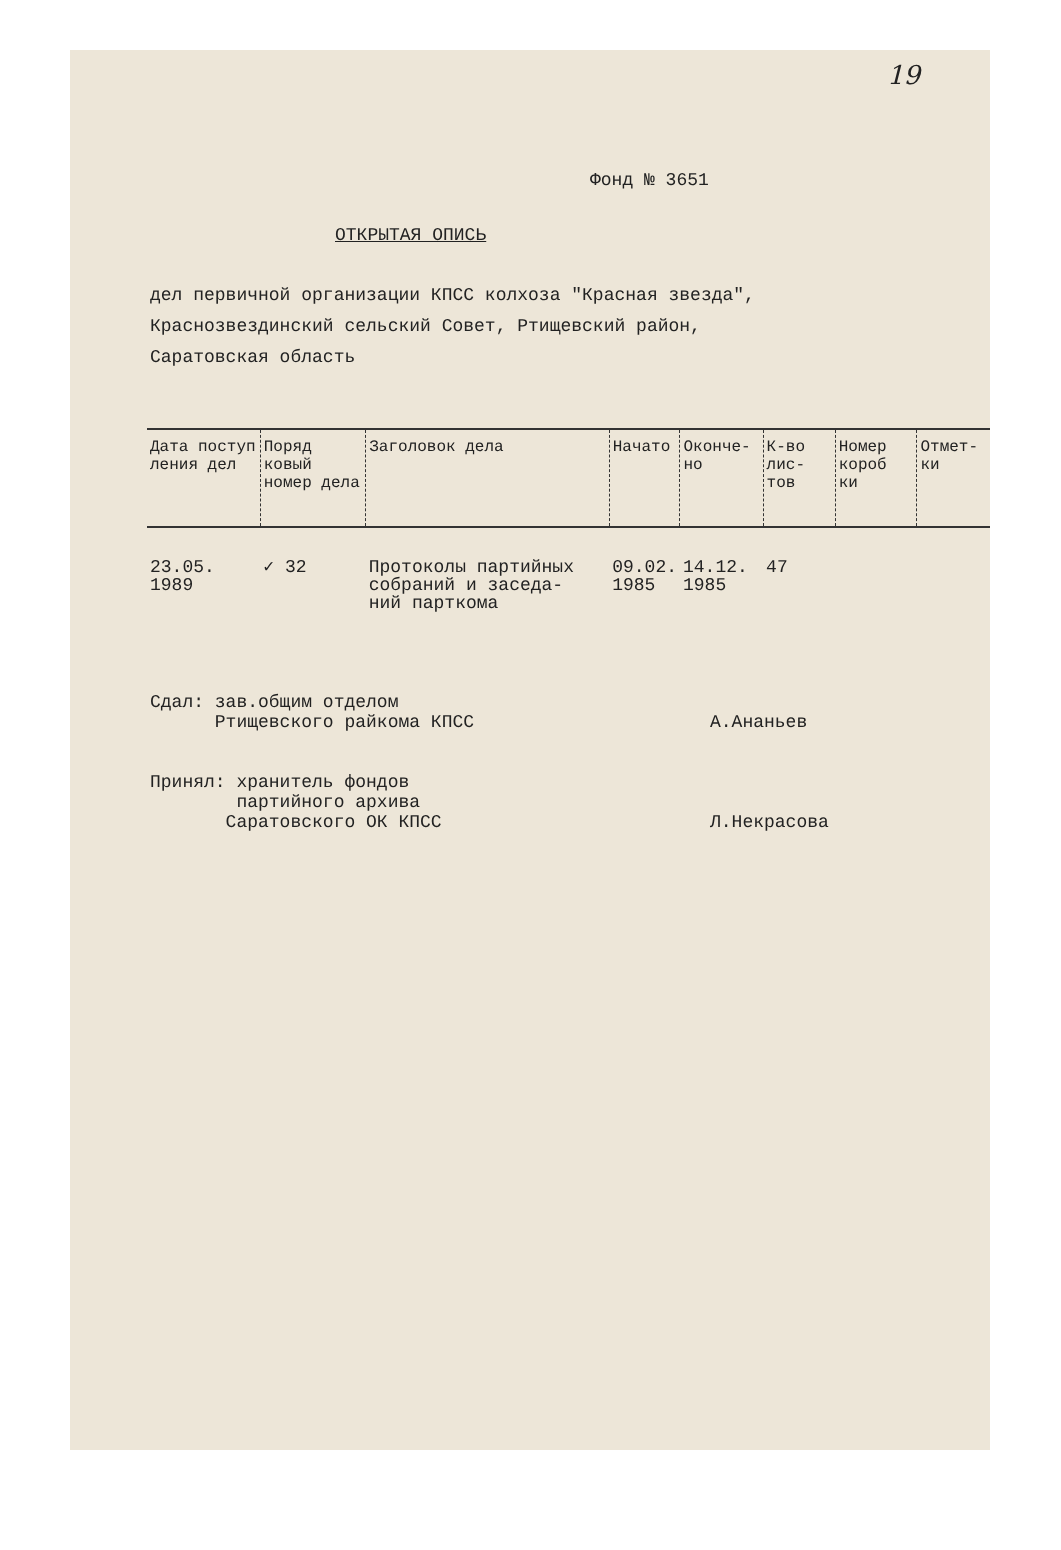19
Фонд № 3651
ОТКРЫТАЯ ОПИСЬ
дел первичной организации КПСС колхоза "Красная звезда",
Краснозвездинский сельский Совет, Ртищевский район,
Саратовская область
| Дата поступ ления дел | Поряд ковый номер дела | Заголовок дела | Начато | Оконче- но | К-во лис- тов | Номер короб ки | Отмет- ки |
| --- | --- | --- | --- | --- | --- | --- | --- |
| 23.05. 1989 | ✓ 32 | Протоколы партийных собраний и заседа- ний парткома | 09.02. 1985 | 14.12. 1985 | 47 | | |
Сдал: зав.общим отделом
Ртищевского райкома КПСС
А.Ананьев
Принял: хранитель фондов
партийного архива
Саратовского ОК КПСС
Л.Некрасова